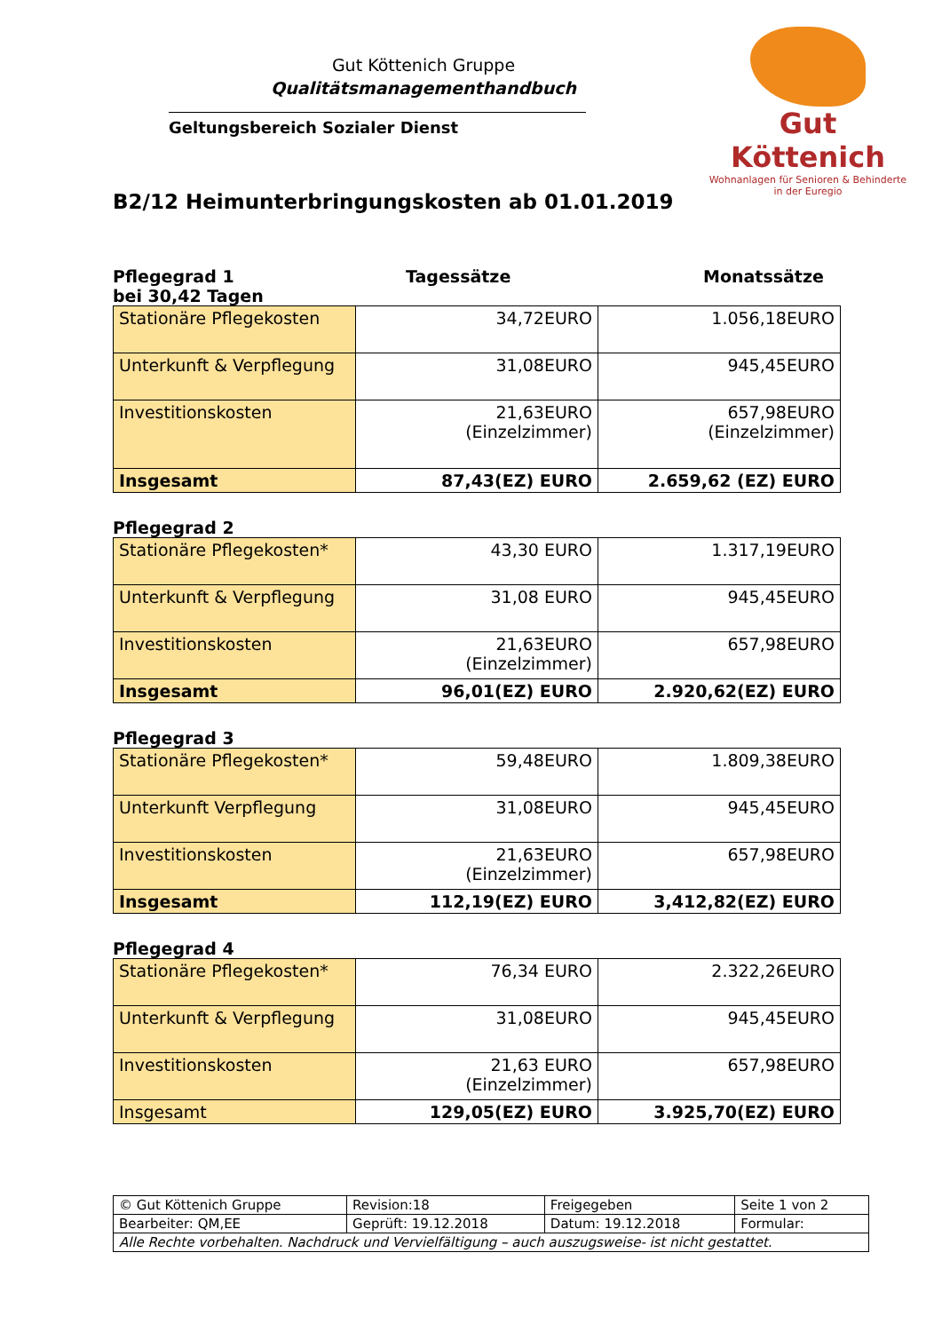Gut Köttenich
Wohnanlagen für Senioren & Behinderte
in der Euregio
Gut Köttenich Gruppe
Qualitätsmanagementhandbuch
Geltungsbereich Sozialer Dienst
B2/12 Heimunterbringungskosten ab 01.01.2019
Pflegegrad 1
bei 30,42 Tagen
Tagessätze Monatssätze
| Stationäre Pflegekosten | 34,72EURO | 1.056,18EURO |
| Unterkunft & Verpflegung | 31,08EURO | 945,45EURO |
| Investitionskosten | 21,63EURO (Einzelzimmer) | 657,98EURO (Einzelzimmer) |
| Insgesamt | 87,43(EZ) EURO | 2.659,62 (EZ) EURO |
Pflegegrad 2
| Stationäre Pflegekosten* | 43,30 EURO | 1.317,19EURO |
| Unterkunft & Verpflegung | 31,08 EURO | 945,45EURO |
| Investitionskosten | 21,63EURO (Einzelzimmer) | 657,98EURO |
| Insgesamt | 96,01(EZ) EURO | 2.920,62(EZ) EURO |
Pflegegrad 3
| Stationäre Pflegekosten* | 59,48EURO | 1.809,38EURO |
| Unterkunft Verpflegung | 31,08EURO | 945,45EURO |
| Investitionskosten | 21,63EURO (Einzelzimmer) | 657,98EURO |
| Insgesamt | 112,19(EZ) EURO | 3,412,82(EZ) EURO |
Pflegegrad 4
| Stationäre Pflegekosten* | 76,34 EURO | 2.322,26EURO |
| Unterkunft & Verpflegung | 31,08EURO | 945,45EURO |
| Investitionskosten | 21,63 EURO (Einzelzimmer) | 657,98EURO |
| Insgesamt | 129,05(EZ) EURO | 3.925,70(EZ) EURO |
| © Gut Köttenich Gruppe | Revision:18 | Freigegeben | Seite 1 von 2 |
| Bearbeiter: QM,EE | Geprüft: 19.12.2018 | Datum: 19.12.2018 | Formular: |
| Alle Rechte vorbehalten. Nachdruck und Vervielfältigung – auch auszugsweise- ist nicht gestattet. | | | |